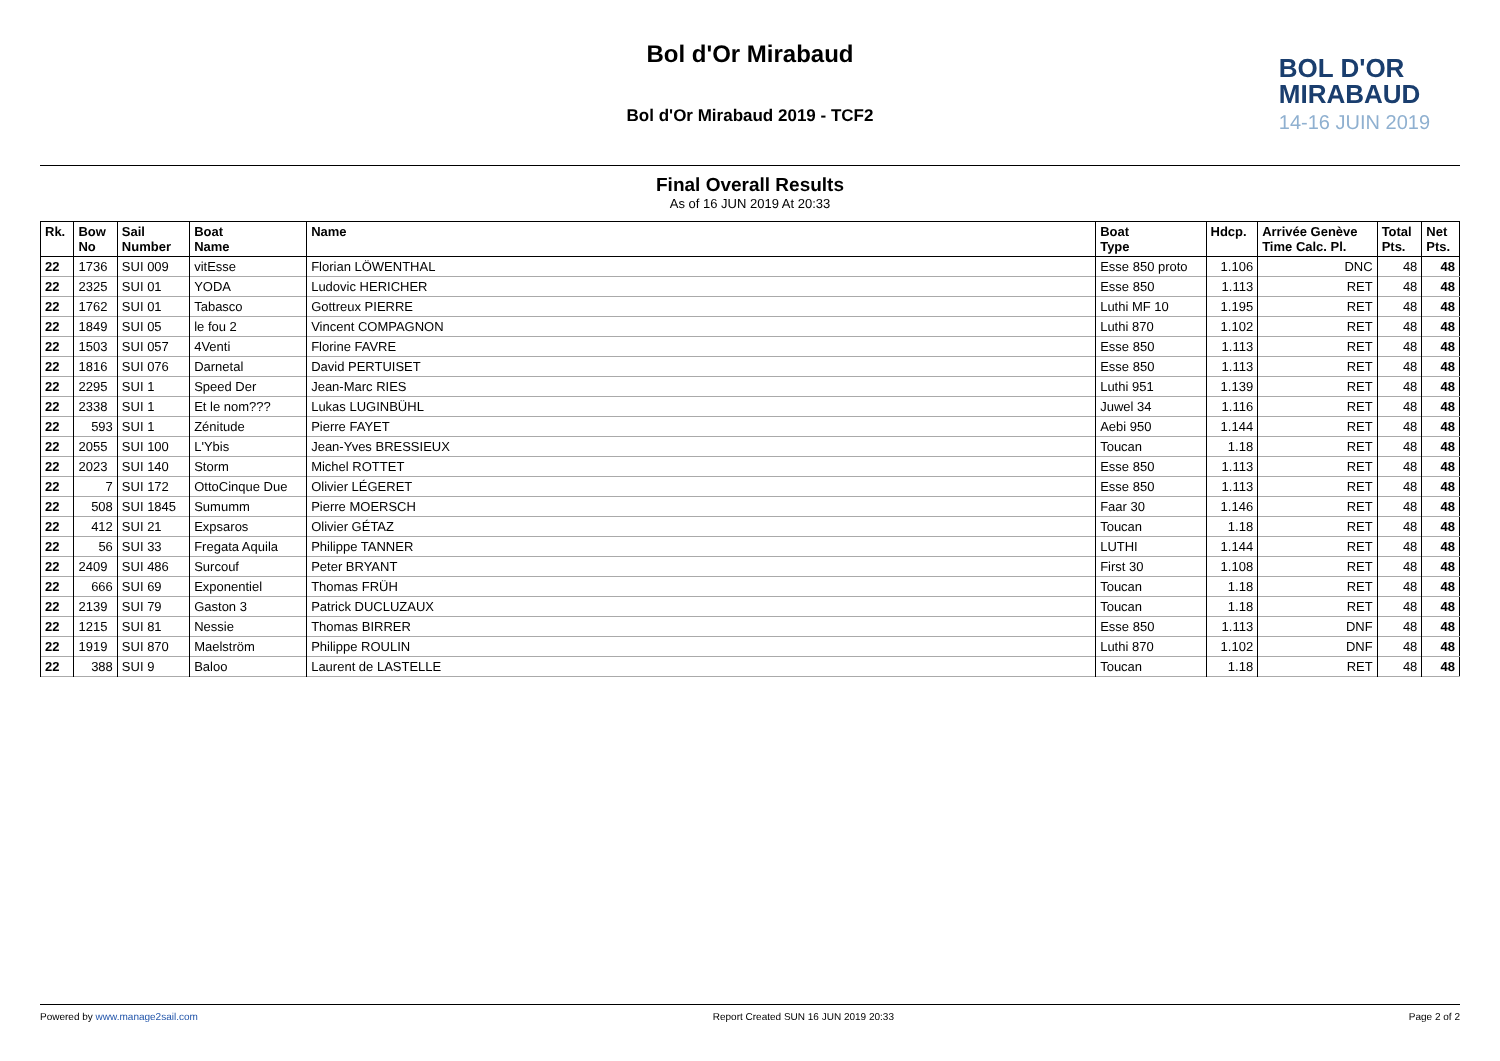Bol d'Or Mirabaud
Bol d'Or Mirabaud 2019 - TCF2
BOL D'OR
MIRABAUD
14-16 JUIN 2019
Final Overall Results
As of 16 JUN 2019 At 20:33
| Rk. | Bow No | Sail Number | Boat Name | Name | Boat Type | Hdcp. | Arrivée Genève Time Calc. Pl. | Total Pts. | Net Pts. |
| --- | --- | --- | --- | --- | --- | --- | --- | --- | --- |
| 22 | 1736 | SUI 009 | vitEsse | Florian LÖWENTHAL | Esse 850 proto | 1.106 | DNC | 48 | 48 |
| 22 | 2325 | SUI 01 | YODA | Ludovic HERICHER | Esse 850 | 1.113 | RET | 48 | 48 |
| 22 | 1762 | SUI 01 | Tabasco | Gottreux PIERRE | Luthi MF 10 | 1.195 | RET | 48 | 48 |
| 22 | 1849 | SUI 05 | le fou 2 | Vincent COMPAGNON | Luthi 870 | 1.102 | RET | 48 | 48 |
| 22 | 1503 | SUI 057 | 4Venti | Florine FAVRE | Esse 850 | 1.113 | RET | 48 | 48 |
| 22 | 1816 | SUI 076 | Darnetal | David PERTUISET | Esse 850 | 1.113 | RET | 48 | 48 |
| 22 | 2295 | SUI 1 | Speed Der | Jean-Marc RIES | Luthi 951 | 1.139 | RET | 48 | 48 |
| 22 | 2338 | SUI 1 | Et le nom??? | Lukas LUGINBÜHL | Juwel 34 | 1.116 | RET | 48 | 48 |
| 22 | 593 | SUI 1 | Zénitude | Pierre FAYET | Aebi 950 | 1.144 | RET | 48 | 48 |
| 22 | 2055 | SUI 100 | L'Ybis | Jean-Yves BRESSIEUX | Toucan | 1.18 | RET | 48 | 48 |
| 22 | 2023 | SUI 140 | Storm | Michel ROTTET | Esse 850 | 1.113 | RET | 48 | 48 |
| 22 | 7 | SUI 172 | OttoCinque Due | Olivier LÉGERET | Esse 850 | 1.113 | RET | 48 | 48 |
| 22 | 508 | SUI 1845 | Sumumm | Pierre MOERSCH | Faar 30 | 1.146 | RET | 48 | 48 |
| 22 | 412 | SUI 21 | Expsaros | Olivier GÉTAZ | Toucan | 1.18 | RET | 48 | 48 |
| 22 | 56 | SUI 33 | Fregata Aquila | Philippe TANNER | LUTHI | 1.144 | RET | 48 | 48 |
| 22 | 2409 | SUI 486 | Surcouf | Peter BRYANT | First 30 | 1.108 | RET | 48 | 48 |
| 22 | 666 | SUI 69 | Exponentiel | Thomas FRÜH | Toucan | 1.18 | RET | 48 | 48 |
| 22 | 2139 | SUI 79 | Gaston 3 | Patrick DUCLUZAUX | Toucan | 1.18 | RET | 48 | 48 |
| 22 | 1215 | SUI 81 | Nessie | Thomas BIRRER | Esse 850 | 1.113 | DNF | 48 | 48 |
| 22 | 1919 | SUI 870 | Maelström | Philippe ROULIN | Luthi 870 | 1.102 | DNF | 48 | 48 |
| 22 | 388 | SUI 9 | Baloo | Laurent de LASTELLE | Toucan | 1.18 | RET | 48 | 48 |
Powered by www.manage2sail.com Report Created SUN 16 JUN 2019 20:33
Page 2 of 2